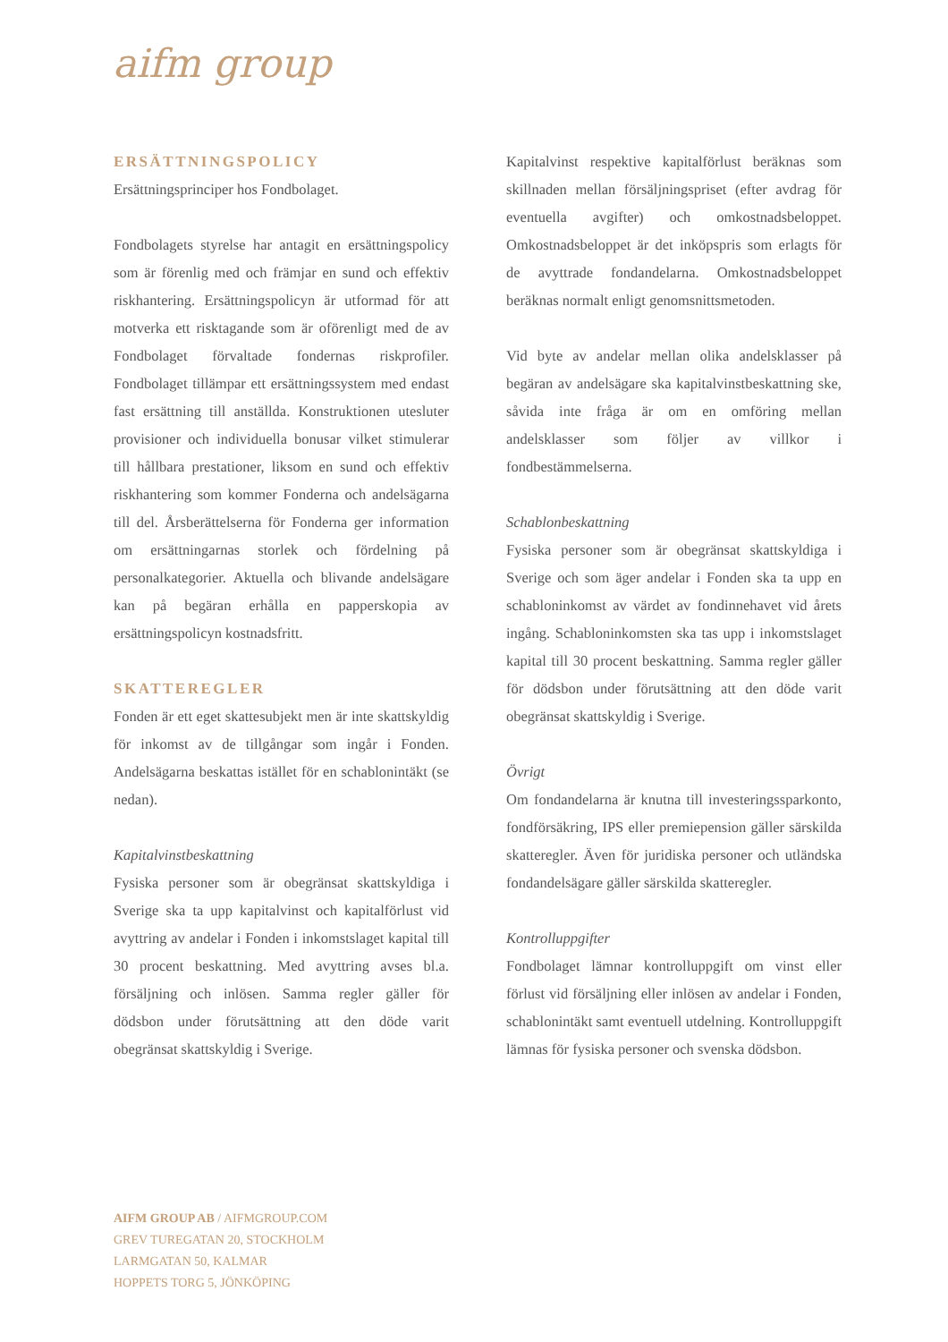aifm group
ERSÄTTNINGSPOLICY
Ersättningsprinciper hos Fondbolaget.
Fondbolagets styrelse har antagit en ersättningspolicy som är förenlig med och främjar en sund och effektiv riskhantering. Ersättningspolicyn är utformad för att motverka ett risktagande som är oförenligt med de av Fondbolaget förvaltade fondernas riskprofiler. Fondbolaget tillämpar ett ersättningssystem med endast fast ersättning till anställda. Konstruktionen utesluter provisioner och individuella bonusar vilket stimulerar till hållbara prestationer, liksom en sund och effektiv riskhantering som kommer Fonderna och andelsägarna till del. Årsberättelserna för Fonderna ger information om ersättningarnas storlek och fördelning på personalkategorier. Aktuella och blivande andelsägare kan på begäran erhålla en papperskopia av ersättningspolicyn kostnadsfritt.
SKATTEREGLER
Fonden är ett eget skattesubjekt men är inte skattskyldig för inkomst av de tillgångar som ingår i Fonden. Andelsägarna beskattas istället för en schablonintäkt (se nedan).
Kapitalvinstbeskattning
Fysiska personer som är obegränsat skattskyldiga i Sverige ska ta upp kapitalvinst och kapitalförlust vid avyttring av andelar i Fonden i inkomstslaget kapital till 30 procent beskattning. Med avyttring avses bl.a. försäljning och inlösen. Samma regler gäller för dödsbon under förutsättning att den döde varit obegränsat skattskyldig i Sverige.
Kapitalvinst respektive kapitalförlust beräknas som skillnaden mellan försäljningspriset (efter avdrag för eventuella avgifter) och omkostnadsbeloppet. Omkostnadsbeloppet är det inköpspris som erlagts för de avyttrade fondandelarna. Omkostnadsbeloppet beräknas normalt enligt genomsnittsmetoden.
Vid byte av andelar mellan olika andelsklasser på begäran av andelsägare ska kapitalvinstbeskattning ske, såvida inte fråga är om en omföring mellan andelsklasser som följer av villkor i fondbestämmelserna.
Schablonbeskattning
Fysiska personer som är obegränsat skattskyldiga i Sverige och som äger andelar i Fonden ska ta upp en schabloninkomst av värdet av fondinnehavet vid årets ingång. Schabloninkomsten ska tas upp i inkomstslaget kapital till 30 procent beskattning. Samma regler gäller för dödsbon under förutsättning att den döde varit obegränsat skattskyldig i Sverige.
Övrigt
Om fondandelarna är knutna till investeringssparkonto, fondförsäkring, IPS eller premiepension gäller särskilda skatteregler. Även för juridiska personer och utländska fondandelsägare gäller särskilda skatteregler.
Kontrolluppgifter
Fondbolaget lämnar kontrolluppgift om vinst eller förlust vid försäljning eller inlösen av andelar i Fonden, schablonintäkt samt eventuell utdelning. Kontrolluppgift lämnas för fysiska personer och svenska dödsbon.
AIFM GROUP AB / AIFMGROUP.COM
GREV TUREGATAN 20, STOCKHOLM
LARMGATAN 50, KALMAR
HOPPETS TORG 5, JÖNKÖPING